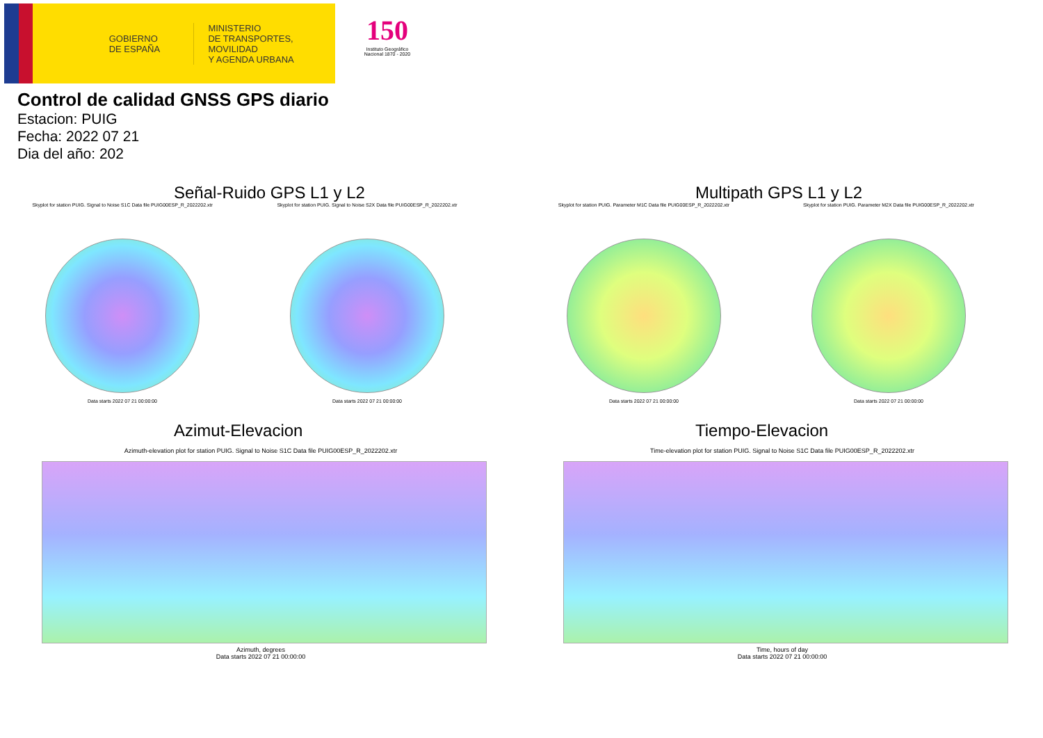GOBIERNO
DE ESPAÑA
MINISTERIO
DE TRANSPORTES, MOVILIDAD
Y AGENDA URBANA
150
Instituto Geográfico
Nacional 1870 - 2020
Control de calidad GNSS GPS diario
Estacion: PUIG
Fecha: 2022 07 21
Dia del año: 202
Señal-Ruido GPS L1 y L2
Skyplot for station PUIG. Signal to Noise S1C Data file PUIG00ESP_R_2022202.xtr
Data starts 2022 07 21 00:00:00
Skyplot for station PUIG. Signal to Noise S2X Data file PUIG00ESP_R_2022202.xtr
Data starts 2022 07 21 00:00:00
Multipath GPS L1 y L2
Skyplot for station PUIG. Parameter M1C Data file PUIG00ESP_R_2022202.xtr
Data starts 2022 07 21 00:00:00
Skyplot for station PUIG. Parameter M2X Data file PUIG00ESP_R_2022202.xtr
Data starts 2022 07 21 00:00:00
Azimut-Elevacion
Azimuth-elevation plot for station PUIG. Signal to Noise S1C Data file PUIG00ESP_R_2022202.xtr
Azimuth, degrees
Data starts 2022 07 21 00:00:00
Tiempo-Elevacion
Time-elevation plot for station PUIG. Signal to Noise S1C Data file PUIG00ESP_R_2022202.xtr
Time, hours of day
Data starts 2022 07 21 00:00:00